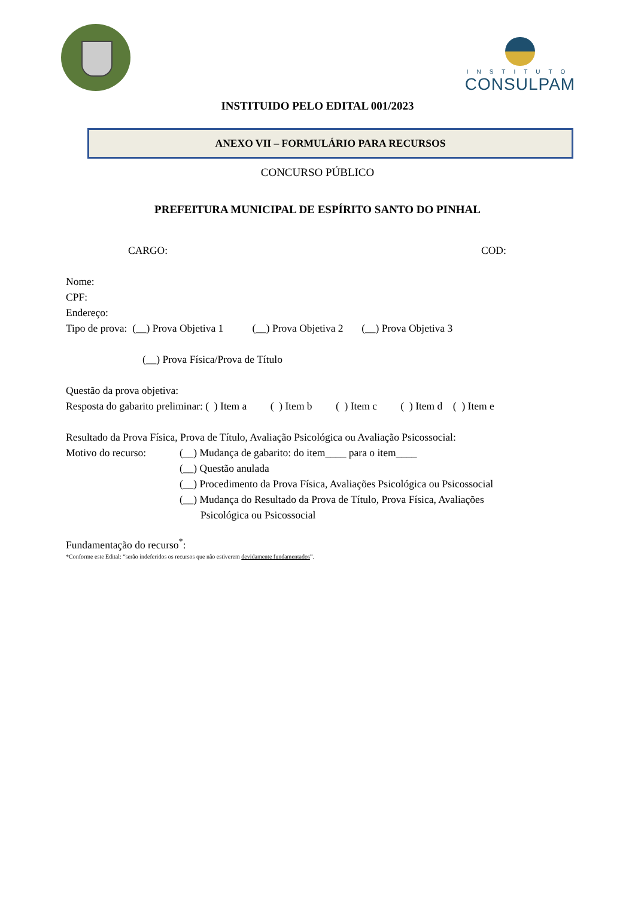INSTITUTO
CONSULPAM
INSTITUIDO PELO EDITAL 001/2023
ANEXO VII – FORMULÁRIO PARA RECURSOS
CONCURSO PÚBLICO
PREFEITURA MUNICIPAL DE ESPÍRITO SANTO DO PINHAL
CARGO: COD:
Nome:
CPF:
Endereço:
Tipo de prova: (__) Prova Objetiva 1 (__) Prova Objetiva 2 (__) Prova Objetiva 3
(__) Prova Física/Prova de Título
Questão da prova objetiva:
Resposta do gabarito preliminar: ( ) Item a ( ) Item b ( ) Item c ( ) Item d ( ) Item e
Resultado da Prova Física, Prova de Título, Avaliação Psicológica ou Avaliação Psicossocial:
Motivo do recurso: (__) Mudança de gabarito: do item____ para o item____
(__) Questão anulada
(__) Procedimento da Prova Física, Avaliações Psicológica ou Psicossocial
(__) Mudança do Resultado da Prova de Título, Prova Física, Avaliações
Psicológica ou Psicossocial
Fundamentação do recurso<sup>*</sup>:
*Conforme este Edital: “serão indeferidos os recursos que não estiverem devidamente fundamentados”.